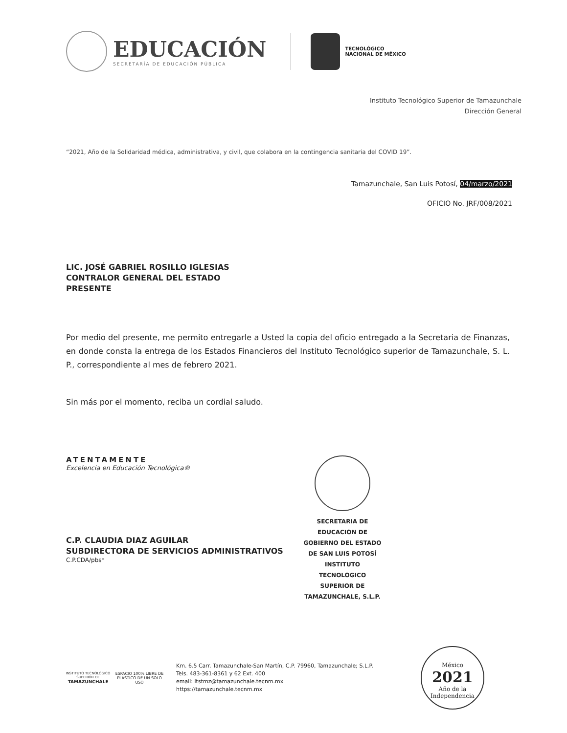EDUCACIÓN
SECRETARÍA DE EDUCACIÓN PÚBLICA
TECNOLÓGICO
NACIONAL DE MÉXICO
Instituto Tecnológico Superior de Tamazunchale
Dirección General
“2021, Año de la Solidaridad médica, administrativa, y civil, que colabora en la contingencia sanitaria del COVID 19”.
Tamazunchale, San Luis Potosí, 04/marzo/2021
OFICIO No. JRF/008/2021
LIC. JOSÉ GABRIEL ROSILLO IGLESIAS
CONTRALOR GENERAL DEL ESTADO
PRESENTE
Por medio del presente, me permito entregarle a Usted la copia del oficio entregado a la Secretaria de Finanzas, en donde consta la entrega de los Estados Financieros del Instituto Tecnológico superior de Tamazunchale, S. L. P., correspondiente al mes de febrero 2021.
Sin más por el momento, reciba un cordial saludo.
ATENTAMENTE
Excelencia en Educación Tecnológica®
C.P. CLAUDIA DIAZ AGUILAR
SUBDIRECTORA DE SERVICIOS ADMINISTRATIVOS
C.P.CDA/pbs*
SECRETARIA DE
EDUCACIÓN DE
GOBIERNO DEL ESTADO
DE SAN LUIS POTOSÍ
INSTITUTO TECNOLÓGICO
SUPERIOR DE
TAMAZUNCHALE, S.L.P.
INSTITUTO TECNOLÓGICO SUPERIOR DE
TAMAZUNCHALE
ESPACIO 100% LIBRE DE PLÁSTICO DE UN SOLO USO
Km. 6.5 Carr. Tamazunchale-San Martín, C.P. 79960, Tamazunchale; S.L.P.
Tels. 483-361-8361 y 62 Ext. 400
email: itstmz@tamazunchale.tecnm.mx
https://tamazunchale.tecnm.mx
México
2021
Año de la Independencia